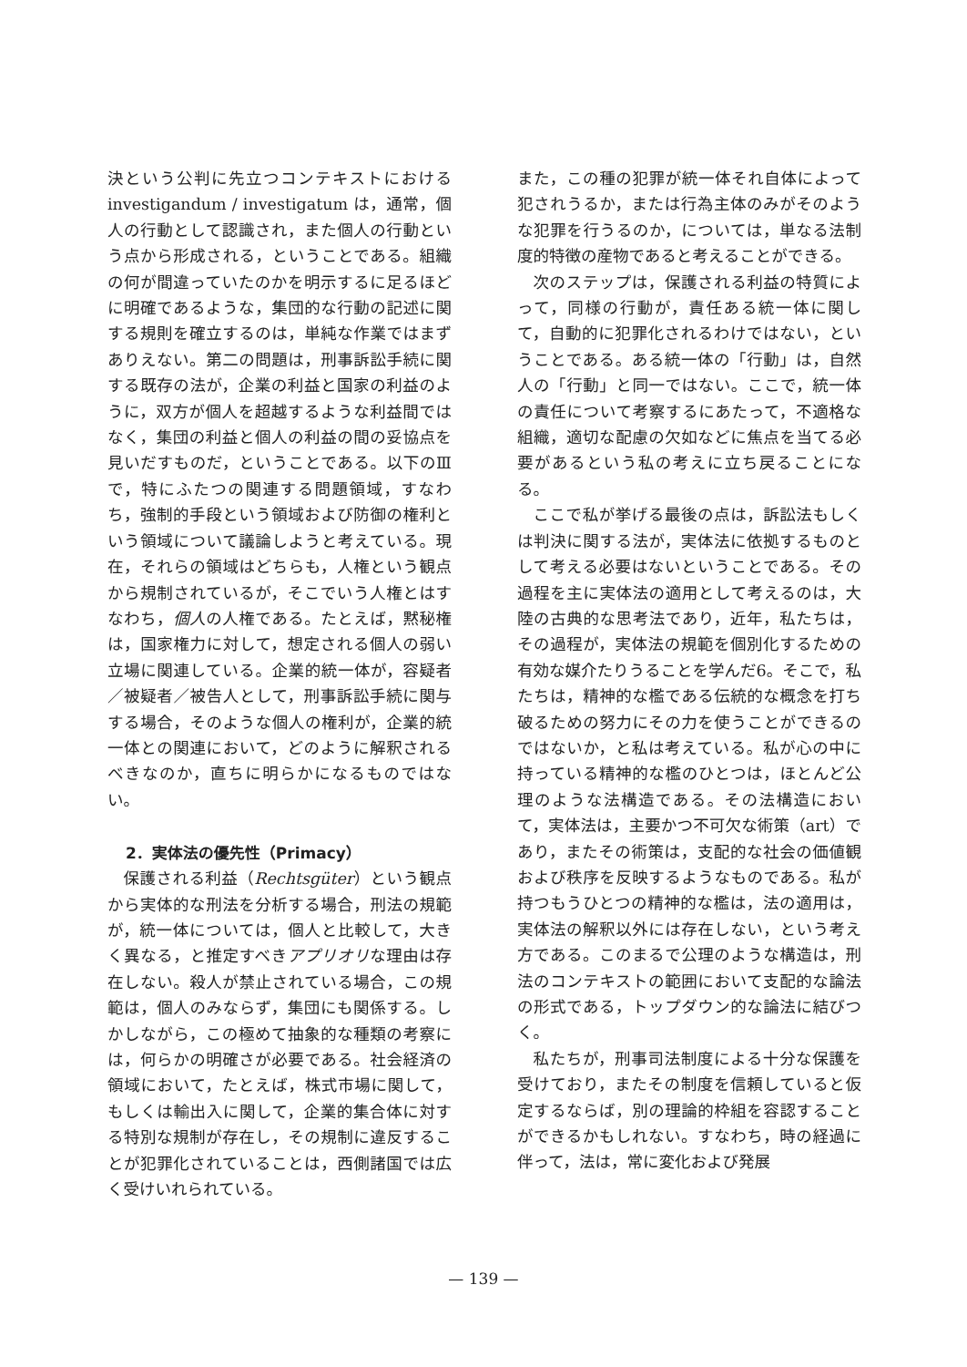決という公判に先立つコンテキストにおける investigandum / investigatum は，通常，個人の行動として認識され，また個人の行動という点から形成される，ということである。組織の何が間違っていたのかを明示するに足るほどに明確であるような，集団的な行動の記述に関する規則を確立するのは，単純な作業ではまずありえない。第二の問題は，刑事訴訟手続に関する既存の法が，企業の利益と国家の利益のように，双方が個人を超越するような利益間ではなく，集団の利益と個人の利益の間の妥協点を見いだすものだ，ということである。以下のⅢで，特にふたつの関連する問題領域，すなわち，強制的手段という領域および防御の権利という領域について議論しようと考えている。現在，それらの領域はどちらも，人権という観点から規制されているが，そこでいう人権とはすなわち，個人の人権である。たとえば，黙秘権は，国家権力に対して，想定される個人の弱い立場に関連している。企業的統一体が，容疑者／被疑者／被告人として，刑事訴訟手続に関与する場合，そのような個人の権利が，企業的統一体との関連において，どのように解釈されるべきなのか，直ちに明らかになるものではない。
2．実体法の優先性（Primacy）
保護される利益（Rechtsgüter）という観点から実体的な刑法を分析する場合，刑法の規範が，統一体については，個人と比較して，大きく異なる，と推定すべきアプリオリな理由は存在しない。殺人が禁止されている場合，この規範は，個人のみならず，集団にも関係する。しかしながら，この極めて抽象的な種類の考察には，何らかの明確さが必要である。社会経済の領域において，たとえば，株式市場に関して，もしくは輸出入に関して，企業的集合体に対する特別な規制が存在し，その規制に違反することが犯罪化されていることは，西側諸国では広く受けいれられている。
また，この種の犯罪が統一体それ自体によって犯されうるか，または行為主体のみがそのような犯罪を行うるのか，については，単なる法制度的特徴の産物であると考えることができる。
次のステップは，保護される利益の特質によって，同様の行動が，責任ある統一体に関して，自動的に犯罪化されるわけではない，ということである。ある統一体の「行動」は，自然人の「行動」と同一ではない。ここで，統一体の責任について考察するにあたって，不適格な組織，適切な配慮の欠如などに焦点を当てる必要があるという私の考えに立ち戻ることになる。
ここで私が挙げる最後の点は，訴訟法もしくは判決に関する法が，実体法に依拠するものとして考える必要はないということである。その過程を主に実体法の適用として考えるのは，大陸の古典的な思考法であり，近年，私たちは，その過程が，実体法の規範を個別化するための有効な媒介たりうることを学んだ6。そこで，私たちは，精神的な檻である伝統的な概念を打ち破るための努力にその力を使うことができるのではないか，と私は考えている。私が心の中に持っている精神的な檻のひとつは，ほとんど公理のような法構造である。その法構造において，実体法は，主要かつ不可欠な術策（art）であり，またその術策は，支配的な社会の価値観および秩序を反映するようなものである。私が持つもうひとつの精神的な檻は，法の適用は，実体法の解釈以外には存在しない，という考え方である。このまるで公理のような構造は，刑法のコンテキストの範囲において支配的な論法の形式である，トップダウン的な論法に結びつく。
私たちが，刑事司法制度による十分な保護を受けており，またその制度を信頼していると仮定するならば，別の理論的枠組を容認することができるかもしれない。すなわち，時の経過に伴って，法は，常に変化および発展
— 139 —